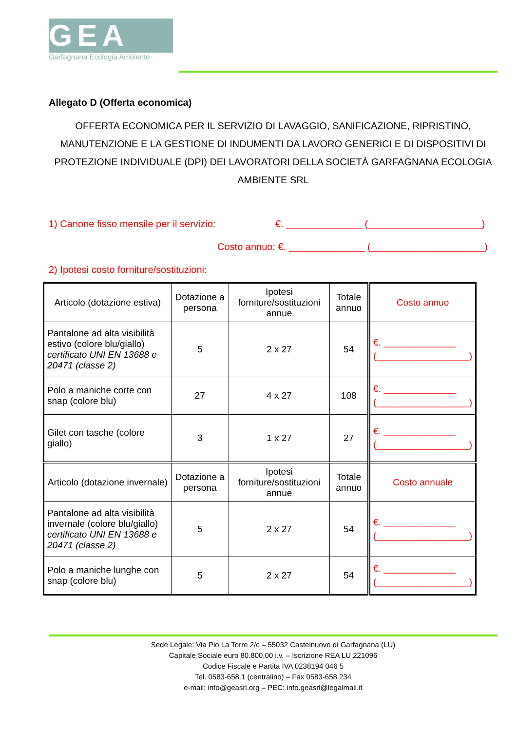GEA
Garfagnana Ecologia Ambiente
Allegato D (Offerta economica)
OFFERTA ECONOMICA PER IL SERVIZIO DI LAVAGGIO, SANIFICAZIONE, RIPRISTINO, MANUTENZIONE E LA GESTIONE DI INDUMENTI DA LAVORO GENERICI E DI DISPOSITIVI DI PROTEZIONE INDIVIDUALE (DPI) DEI LAVORATORI DELLA SOCIETÀ GARFAGNANA ECOLOGIA AMBIENTE SRL
1) Canone fisso mensile per il servizio: €. ______________ (_____________________)
Costo annuo: €. ______________ (_____________________)
2) Ipotesi costo forniture/sostituzioni:
| Articolo (dotazione estiva) | Dotazione a persona | Ipotesi forniture/sostituzioni annue | Totale annuo | Costo annuo |
| --- | --- | --- | --- | --- |
| Pantalone ad alta visibilità estivo (colore blu/giallo) certificato UNI EN 13688 e 20471 (classe 2) | 5 | 2 x 27 | 54 | €. ______________ (__________________) |
| Polo a maniche corte con snap (colore blu) | 27 | 4 x 27 | 108 | €. ______________ (__________________) |
| Gilet con tasche (colore giallo) | 3 | 1 x 27 | 27 | €. ______________ (__________________) |
| Articolo (dotazione invernale) | Dotazione a persona | Ipotesi forniture/sostituzioni annue | Totale annuo | Costo annuale |
| Pantalone ad alta visibilità invernale (colore blu/giallo) certificato UNI EN 13688 e 20471 (classe 2) | 5 | 2 x 27 | 54 | €. ______________ (__________________) |
| Polo a maniche lunghe con snap (colore blu) | 5 | 2 x 27 | 54 | €. ______________ (__________________) |
Sede Legale: Via Pio La Torre 2/c – 55032 Castelnuovo di Garfagnana (LU)
Capitale Sociale euro 80.800,00 i.v. – Iscrizione REA LU 221096
Codice Fiscale e Partita IVA 0238194 046 5
Tel. 0583-658.1 (centralino) – Fax 0583-658.234
e-mail: info@geasrl.org – PEC: info.geasrl@legalmail.it